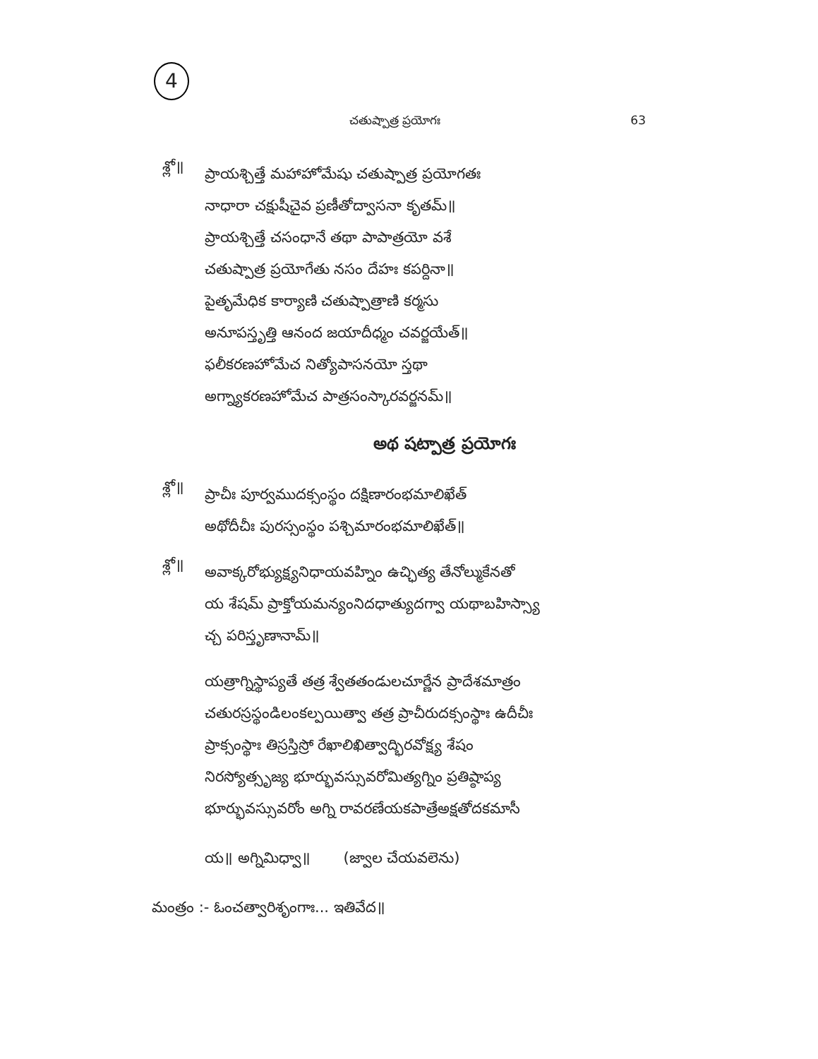4
చతుష్పాత్ర ప్రయోగః 63
శ్లో॥
ప్రాయశ్చిత్తే మహాహోమేషు చతుష్పాత్ర ప్రయోగతః
నాధారా చక్షుషీచైవ ప్రణీతోద్వాసనా కృతమ్॥
ప్రాయశ్చిత్తే చసంధానే తథా పాపాత్రయో వశే
చతుష్పాత్ర ప్రయోగేతు నసం దేహః కపర్దినా॥
పైతృమేధిక కార్యాణి చతుష్పాత్రాణి కర్మసు
అనూపస్తృత్తి ఆనంద జయాదీధ్మం చవర్జయేత్॥
ఫలీకరణహోమేచ నిత్యోపాసనయో స్తథా
అగ్న్యాకరణహోమేచ పాత్రసంస్కారవర్జనమ్॥
అథ షట్పాత్ర ప్రయోగః
శ్లో॥
ప్రాచీః పూర్వముదక్సంస్థం దక్షిణారంభమాలిఖేత్
అథోదీచీః పురస్సంస్థం పశ్చిమారంభమాలిఖేత్॥
శ్లో॥
అవాక్కరోభ్యుక్ష్యనిధాయవహ్నిం ఉచ్ఛిత్య తేనోల్ముకేనతో
య శేషమ్ ప్రాక్తోయమన్యంనిదధాత్యుదగ్వా యథాబహిస్స్యా
చ్చ పరిస్తృణానామ్॥
యత్రాగ్నిస్థాప్యతే తత్ర శ్వేతతండులచూర్ణేన ప్రాదేశమాత్రం
చతురస్రస్థండిలంకల్పయిత్వా తత్ర ప్రాచీరుదక్సంస్థాః ఉదీచీః
ప్రాక్సంస్థాః తిస్రస్తిస్రో రేఖాలిఖిత్వాద్భిరవోక్ష్య శేషం
నిరస్యోత్సృజ్య భూర్భువస్సువరోమిత్యగ్నిం ప్రతిష్ఠాప్య
భూర్భువస్సువరోం అగ్ని రావరణేయకపాత్రేఅక్షతోదకమాసీ
య॥ అగ్నిమిధ్వా॥ (జ్వాల చేయవలెను)
మంత్రం :- ఓంచత్వారిశృంగాః... ఇతివేద॥